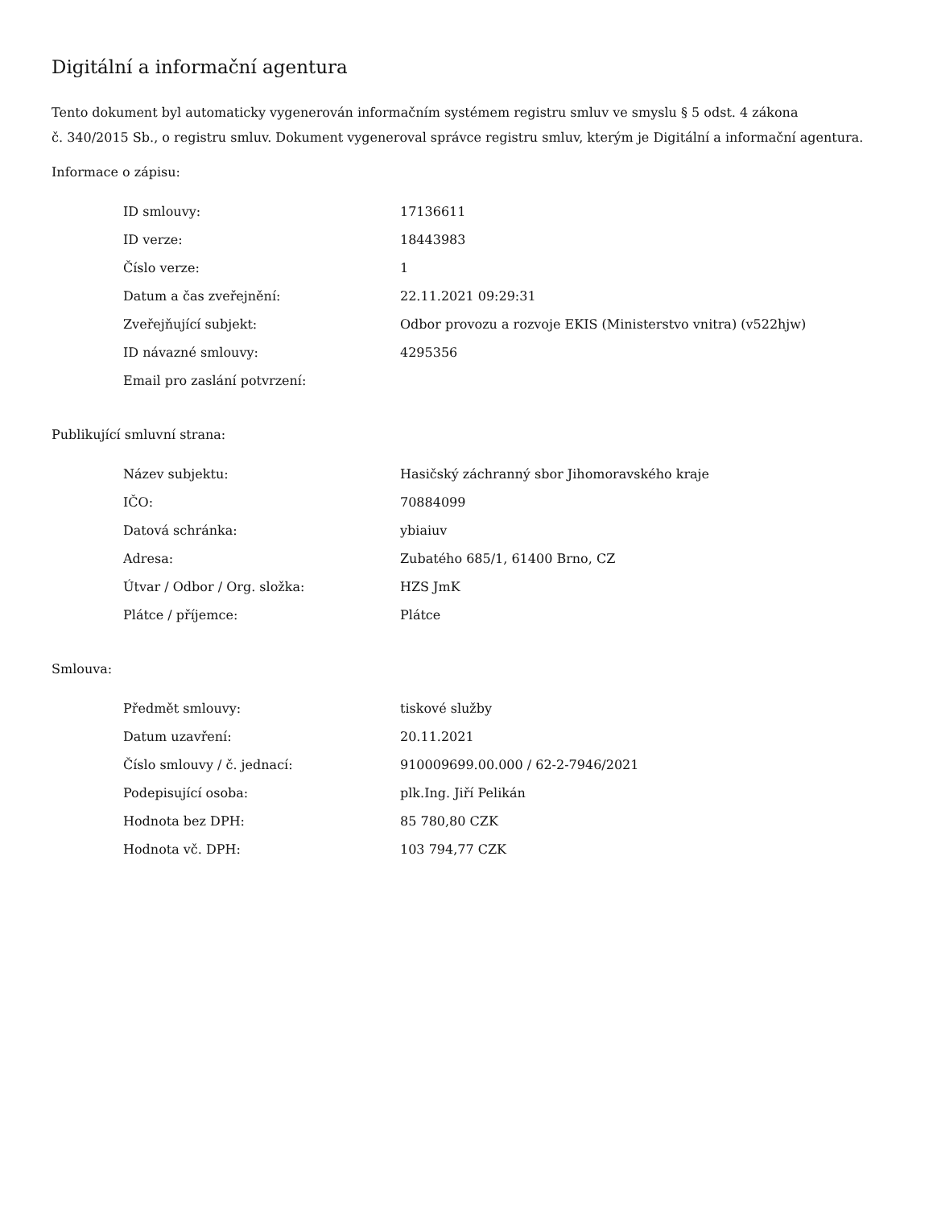Digitální a informační agentura
Tento dokument byl automaticky vygenerován informačním systémem registru smluv ve smyslu § 5 odst. 4 zákona
č. 340/2015 Sb., o registru smluv. Dokument vygeneroval správce registru smluv, kterým je Digitální a informační agentura.
Informace o zápisu:
| ID smlouvy: | 17136611 |
| ID verze: | 18443983 |
| Číslo verze: | 1 |
| Datum a čas zveřejnění: | 22.11.2021 09:29:31 |
| Zveřejňující subjekt: | Odbor provozu a rozvoje EKIS (Ministerstvo vnitra) (v522hjw) |
| ID návazné smlouvy: | 4295356 |
| Email pro zaslání potvrzení: | |
Publikující smluvní strana:
| Název subjektu: | Hasičský záchranný sbor Jihomoravského kraje |
| IČO: | 70884099 |
| Datová schránka: | ybiaiuv |
| Adresa: | Zubatého 685/1, 61400 Brno, CZ |
| Útvar / Odbor / Org. složka: | HZS JmK |
| Plátce / příjemce: | Plátce |
Smlouva:
| Předmět smlouvy: | tiskové služby |
| Datum uzavření: | 20.11.2021 |
| Číslo smlouvy / č. jednací: | 910009699.00.000 / 62-2-7946/2021 |
| Podepisující osoba: | plk.Ing. Jiří Pelikán |
| Hodnota bez DPH: | 85 780,80 CZK |
| Hodnota vč. DPH: | 103 794,77 CZK |